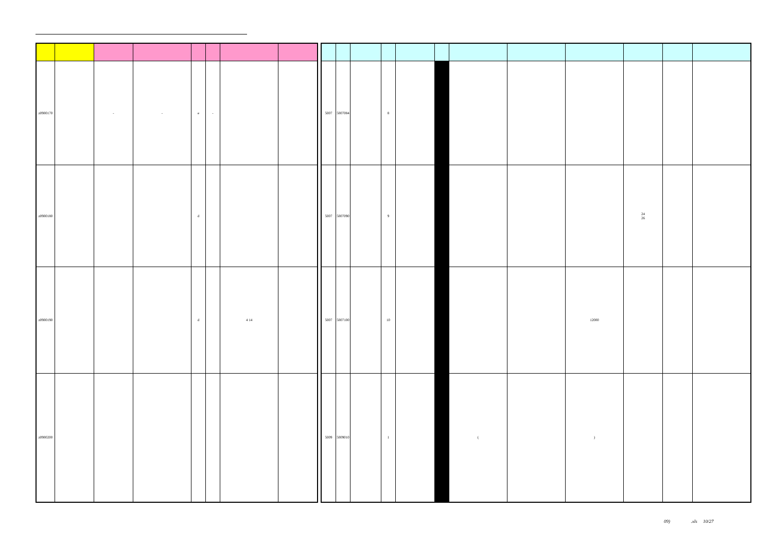| z0900170 | | - | - | e | - | | |
| z0900180 | | | | d | | | |
| z0900190 | | | | d | | 4 14 | |
| z0900200 | | | | | | | |
| 5007 | 5007084 | | 8 | | | | | | | | |
| 5007 | 5007090 | | 9 | | | | | | 24 26 | | |
| 5007 | 5007100 | | 10 | | | | | 12000 | | | |
| 5009 | 5009010 | | 1 | | | ( | | ) | | | |
09) .xls 10/27